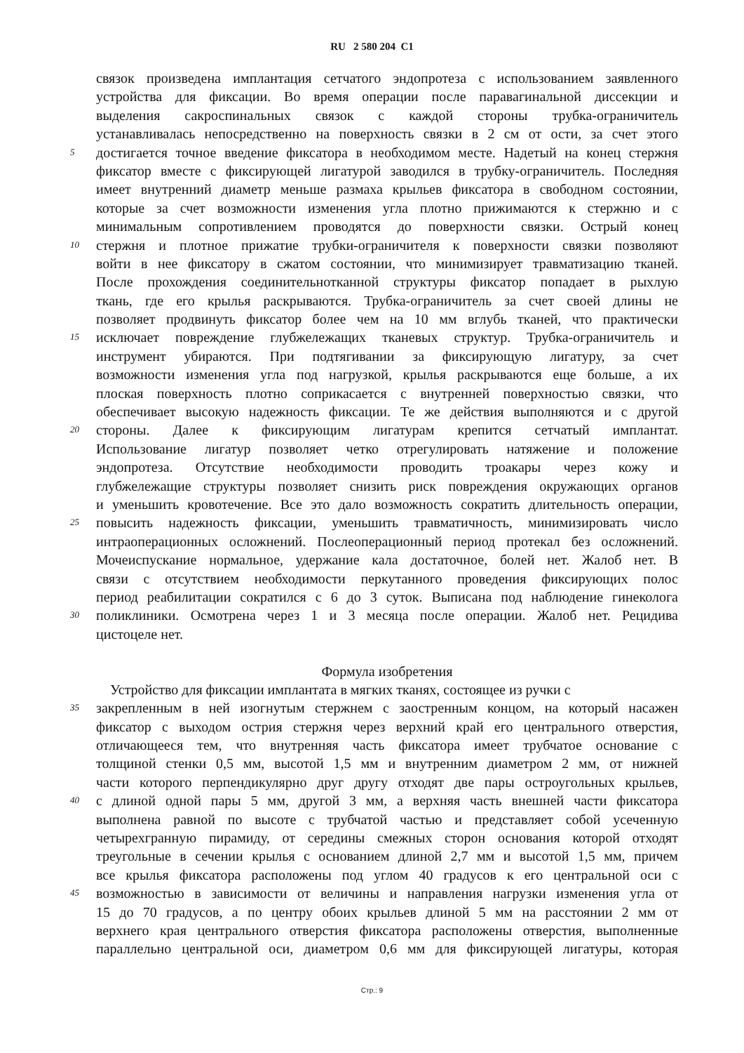RU 2 580 204 C1
связок произведена имплантация сетчатого эндопротеза с использованием заявленного
устройства для фиксации. Во время операции после паравагинальной диссекции и
выделения сакроспинальных связок с каждой стороны трубка-ограничитель
устанавливалась непосредственно на поверхность связки в 2 см от ости, за счет этого
5 достигается точное введение фиксатора в необходимом месте. Надетый на конец стержня
фиксатор вместе с фиксирующей лигатурой заводился в трубку-ограничитель. Последняя
имеет внутренний диаметр меньше размаха крыльев фиксатора в свободном состоянии,
которые за счет возможности изменения угла плотно прижимаются к стержню и с
минимальным сопротивлением проводятся до поверхности связки. Острый конец
10 стержня и плотное прижатие трубки-ограничителя к поверхности связки позволяют
войти в нее фиксатору в сжатом состоянии, что минимизирует травматизацию тканей.
После прохождения соединительнотканной структуры фиксатор попадает в рыхлую
ткань, где его крылья раскрываются. Трубка-ограничитель за счет своей длины не
позволяет продвинуть фиксатор более чем на 10 мм вглубь тканей, что практически
15 исключает повреждение глубжележащих тканевых структур. Трубка-ограничитель и
инструмент убираются. При подтягивании за фиксирующую лигатуру, за счет
возможности изменения угла под нагрузкой, крылья раскрываются еще больше, а их
плоская поверхность плотно соприкасается с внутренней поверхностью связки, что
обеспечивает высокую надежность фиксации. Те же действия выполняются и с другой
20 стороны. Далее к фиксирующим лигатурам крепится сетчатый имплантат.
Использование лигатур позволяет четко отрегулировать натяжение и положение
эндопротеза. Отсутствие необходимости проводить троакары через кожу и
глубжележащие структуры позволяет снизить риск повреждения окружающих органов
и уменьшить кровотечение. Все это дало возможность сократить длительность операции,
25 повысить надежность фиксации, уменьшить травматичность, минимизировать число
интраоперационных осложнений. Послеоперационный период протекал без осложнений.
Мочеиспускание нормальное, удержание кала достаточное, болей нет. Жалоб нет. В
связи с отсутствием необходимости перкутанного проведения фиксирующих полос
период реабилитации сократился с 6 до 3 суток. Выписана под наблюдение гинеколога
30 поликлиники. Осмотрена через 1 и 3 месяца после операции. Жалоб нет. Рецидива
цистоцеле нет.
Формула изобретения
Устройство для фиксации имплантата в мягких тканях, состоящее из ручки с
35 закрепленным в ней изогнутым стержнем с заостренным концом, на который насажен
фиксатор с выходом острия стержня через верхний край его центрального отверстия,
отличающееся тем, что внутренняя часть фиксатора имеет трубчатое основание с
толщиной стенки 0,5 мм, высотой 1,5 мм и внутренним диаметром 2 мм, от нижней
части которого перпендикулярно друг другу отходят две пары остроугольных крыльев,
40 с длиной одной пары 5 мм, другой 3 мм, а верхняя часть внешней части фиксатора
выполнена равной по высоте с трубчатой частью и представляет собой усеченную
четырехгранную пирамиду, от середины смежных сторон основания которой отходят
треугольные в сечении крылья с основанием длиной 2,7 мм и высотой 1,5 мм, причем
все крылья фиксатора расположены под углом 40 градусов к его центральной оси с
45 возможностью в зависимости от величины и направления нагрузки изменения угла от
15 до 70 градусов, а по центру обоих крыльев длиной 5 мм на расстоянии 2 мм от
верхнего края центрального отверстия фиксатора расположены отверстия, выполненные
параллельно центральной оси, диаметром 0,6 мм для фиксирующей лигатуры, которая
Стр.: 9